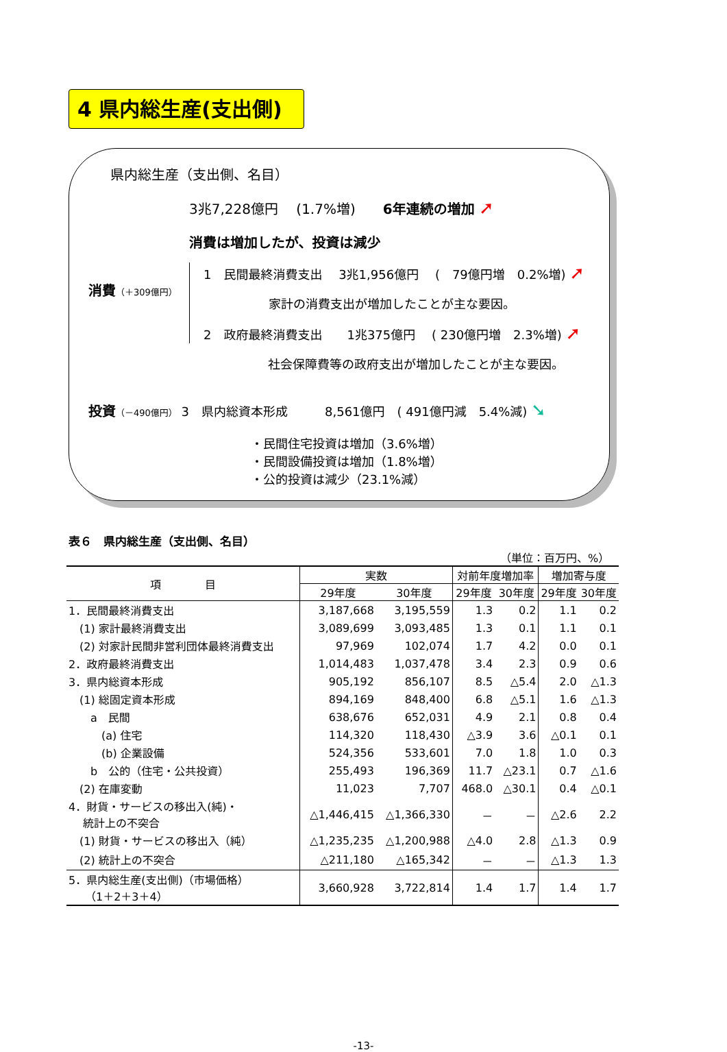4 県内総生産(支出側)
県内総生産（支出側、名目）
3兆7,228億円 　(1.7%増)　　6年連続の増加 ➚
消費は増加したが、投資は減少
消費（＋309億円）
1　民間最終消費支出　 3兆1,956億円 　(　79億円増　0.2%増) ➚
家計の消費支出が増加したことが主な要因。
2　政府最終消費支出　　1兆375億円　 ( 230億円増　2.3%増) ➚
社会保障費等の政府支出が増加したことが主な要因。
投資（－490億円） 3　県内総資本形成　　　8,561億円　( 491億円減　5.4%減) ➘
・民間住宅投資は増加（3.6%増）
・民間設備投資は増加（1.8%増）
・公的投資は減少（23.1%減）
表６　県内総生産（支出側、名目）
（単位：百万円、%）
| 項 目 | 実数 | | 対前年度増加率 | | 増加寄与度 | |
| --- | --- | --- | --- | --- | --- | --- |
| | 29年度 | 30年度 | 29年度 | 30年度 | 29年度 | 30年度 |
| 1．民間最終消費支出 | 3,187,668 | 3,195,559 | 1.3 | 0.2 | 1.1 | 0.2 |
| (1) 家計最終消費支出 | 3,089,699 | 3,093,485 | 1.3 | 0.1 | 1.1 | 0.1 |
| (2) 対家計民間非営利団体最終消費支出 | 97,969 | 102,074 | 1.7 | 4.2 | 0.0 | 0.1 |
| 2．政府最終消費支出 | 1,014,483 | 1,037,478 | 3.4 | 2.3 | 0.9 | 0.6 |
| 3．県内総資本形成 | 905,192 | 856,107 | 8.5 | △5.4 | 2.0 | △1.3 |
| (1) 総固定資本形成 | 894,169 | 848,400 | 6.8 | △5.1 | 1.6 | △1.3 |
| a 民間 | 638,676 | 652,031 | 4.9 | 2.1 | 0.8 | 0.4 |
| (a) 住宅 | 114,320 | 118,430 | △3.9 | 3.6 | △0.1 | 0.1 |
| (b) 企業設備 | 524,356 | 533,601 | 7.0 | 1.8 | 1.0 | 0.3 |
| b 公的（住宅・公共投資） | 255,493 | 196,369 | 11.7 | △23.1 | 0.7 | △1.6 |
| (2) 在庫変動 | 11,023 | 7,707 | 468.0 | △30.1 | 0.4 | △0.1 |
| 4．財貨・サービスの移出入(純)・ 統計上の不突合 | △1,446,415 | △1,366,330 | － | － | △2.6 | 2.2 |
| (1) 財貨・サービスの移出入（純） | △1,235,235 | △1,200,988 | △4.0 | 2.8 | △1.3 | 0.9 |
| (2) 統計上の不突合 | △211,180 | △165,342 | － | － | △1.3 | 1.3 |
| 5．県内総生産(支出側)（市場価格） （1＋2＋3＋4） | 3,660,928 | 3,722,814 | 1.4 | 1.7 | 1.4 | 1.7 |
-13-